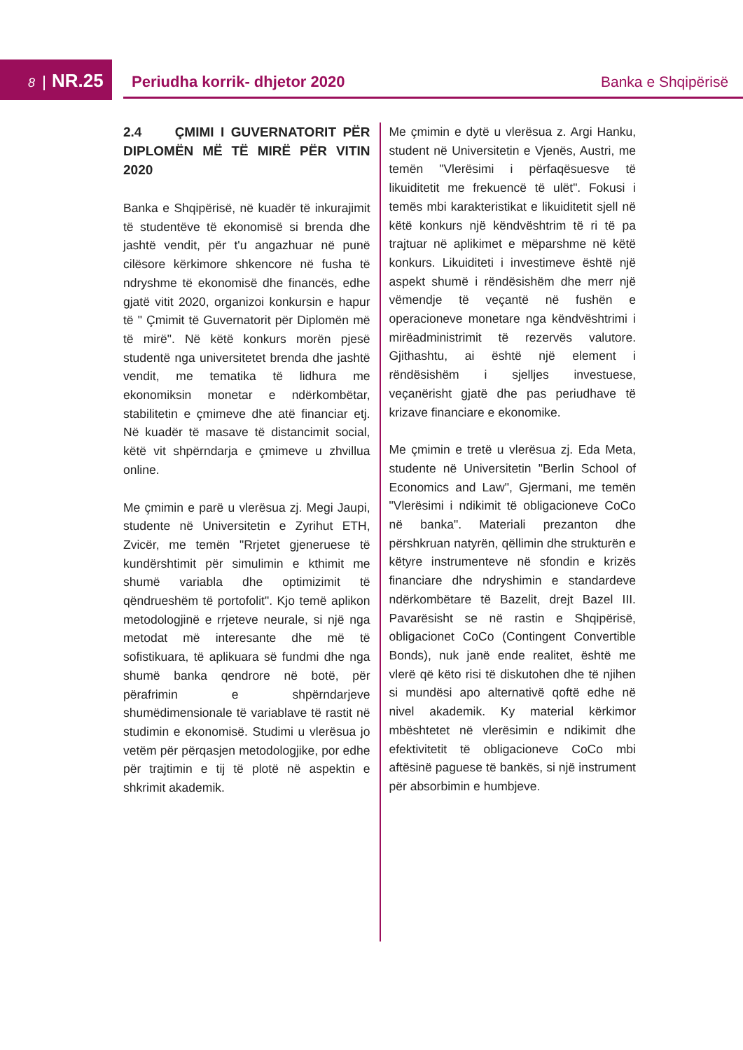8 NR.25 Periudha korrik- dhjetor 2020 Banka e Shqipërisë
2.4 ÇMIMI I GUVERNATORIT PËR DIPLOMËN MË TË MIRË PËR VITIN 2020
Banka e Shqipërisë, në kuadër të inkurajimit të studentëve të ekonomisë si brenda dhe jashtë vendit, për t'u angazhuar në punë cilësore kërkimore shkencore në fusha të ndryshme të ekonomisë dhe financës, edhe gjatë vitit 2020, organizoi konkursin e hapur të " Çmimit të Guvernatorit për Diplomën më të mirë". Në këtë konkurs morën pjesë studentë nga universitetet brenda dhe jashtë vendit, me tematika të lidhura me ekonomiksin monetar e ndërkombëtar, stabilitetin e çmimeve dhe atë financiar etj. Në kuadër të masave të distancimit social, këtë vit shpërndarja e çmimeve u zhvillua online.
Me çmimin e parë u vlerësua zj. Megi Jaupi, studente në Universitetin e Zyrihut ETH, Zvicër, me temën "Rrjetet gjeneruese të kundërshtimit për simulimin e kthimit me shumë variabla dhe optimizimit të qëndrueshëm të portofolit". Kjo temë aplikon metodologjinë e rrjeteve neurale, si një nga metodat më interesante dhe më të sofistikuara, të aplikuara së fundmi dhe nga shumë banka qendrore në botë, për përafrimin e shpërndarjeve shumëdimensionale të variablave të rastit në studimin e ekonomisë. Studimi u vlerësua jo vetëm për përqasjen metodologjike, por edhe për trajtimin e tij të plotë në aspektin e shkrimit akademik.
Me çmimin e dytë u vlerësua z. Argi Hanku, student në Universitetin e Vjenës, Austri, me temën "Vlerësimi i përfaqësuesve të likuiditetit me frekuencë të ulët". Fokusi i temës mbi karakteristikat e likuiditetit sjell në këtë konkurs një këndvështrim të ri të pa trajtuar në aplikimet e mëparshme në këtë konkurs. Likuiditeti i investimeve është një aspekt shumë i rëndësishëm dhe merr një vëmendje të veçantë në fushën e operacioneve monetare nga këndvështrimi i mirëadministrimit të rezervës valutore. Gjithashtu, ai është një element i rëndësishëm i sjelljes investuese, veçanërisht gjatë dhe pas periudhave të krizave financiare e ekonomike.
Me çmimin e tretë u vlerësua zj. Eda Meta, studente në Universitetin "Berlin School of Economics and Law", Gjermani, me temën "Vlerësimi i ndikimit të obligacioneve CoCo në banka". Materiali prezanton dhe përshkruan natyrën, qëllimin dhe strukturën e këtyre instrumenteve në sfondin e krizës financiare dhe ndryshimin e standardeve ndërkombëtare të Bazelit, drejt Bazel III. Pavarësisht se në rastin e Shqipërisë, obligacionet CoCo (Contingent Convertible Bonds), nuk janë ende realitet, është me vlerë që këto risi të diskutohen dhe të njihen si mundësi apo alternativë qoftë edhe në nivel akademik. Ky material kërkimor mbështetet në vlerësimin e ndikimit dhe efektivitetit të obligacioneve CoCo mbi aftësinë paguese të bankës, si një instrument për absorbimin e humbjeve.